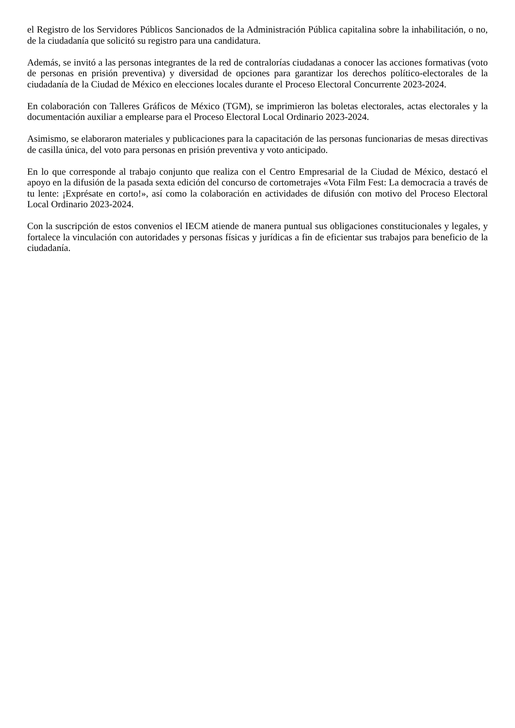el Registro de los Servidores Públicos Sancionados de la Administración Pública capitalina sobre la inhabilitación, o no, de la ciudadanía que solicitó su registro para una candidatura.
Además, se invitó a las personas integrantes de la red de contralorías ciudadanas a conocer las acciones formativas (voto de personas en prisión preventiva) y diversidad de opciones para garantizar los derechos político-electorales de la ciudadanía de la Ciudad de México en elecciones locales durante el Proceso Electoral Concurrente 2023-2024.
En colaboración con Talleres Gráficos de México (TGM), se imprimieron las boletas electorales, actas electorales y la documentación auxiliar a emplearse para el Proceso Electoral Local Ordinario 2023-2024.
Asimismo, se elaboraron materiales y publicaciones para la capacitación de las personas funcionarias de mesas directivas de casilla única, del voto para personas en prisión preventiva y voto anticipado.
En lo que corresponde al trabajo conjunto que realiza con el Centro Empresarial de la Ciudad de México, destacó el apoyo en la difusión de la pasada sexta edición del concurso de cortometrajes «Vota Film Fest: La democracia a través de tu lente: ¡Exprésate en corto!», así como la colaboración en actividades de difusión con motivo del Proceso Electoral Local Ordinario 2023-2024.
Con la suscripción de estos convenios el IECM atiende de manera puntual sus obligaciones constitucionales y legales, y fortalece la vinculación con autoridades y personas físicas y jurídicas a fin de eficientar sus trabajos para beneficio de la ciudadanía.